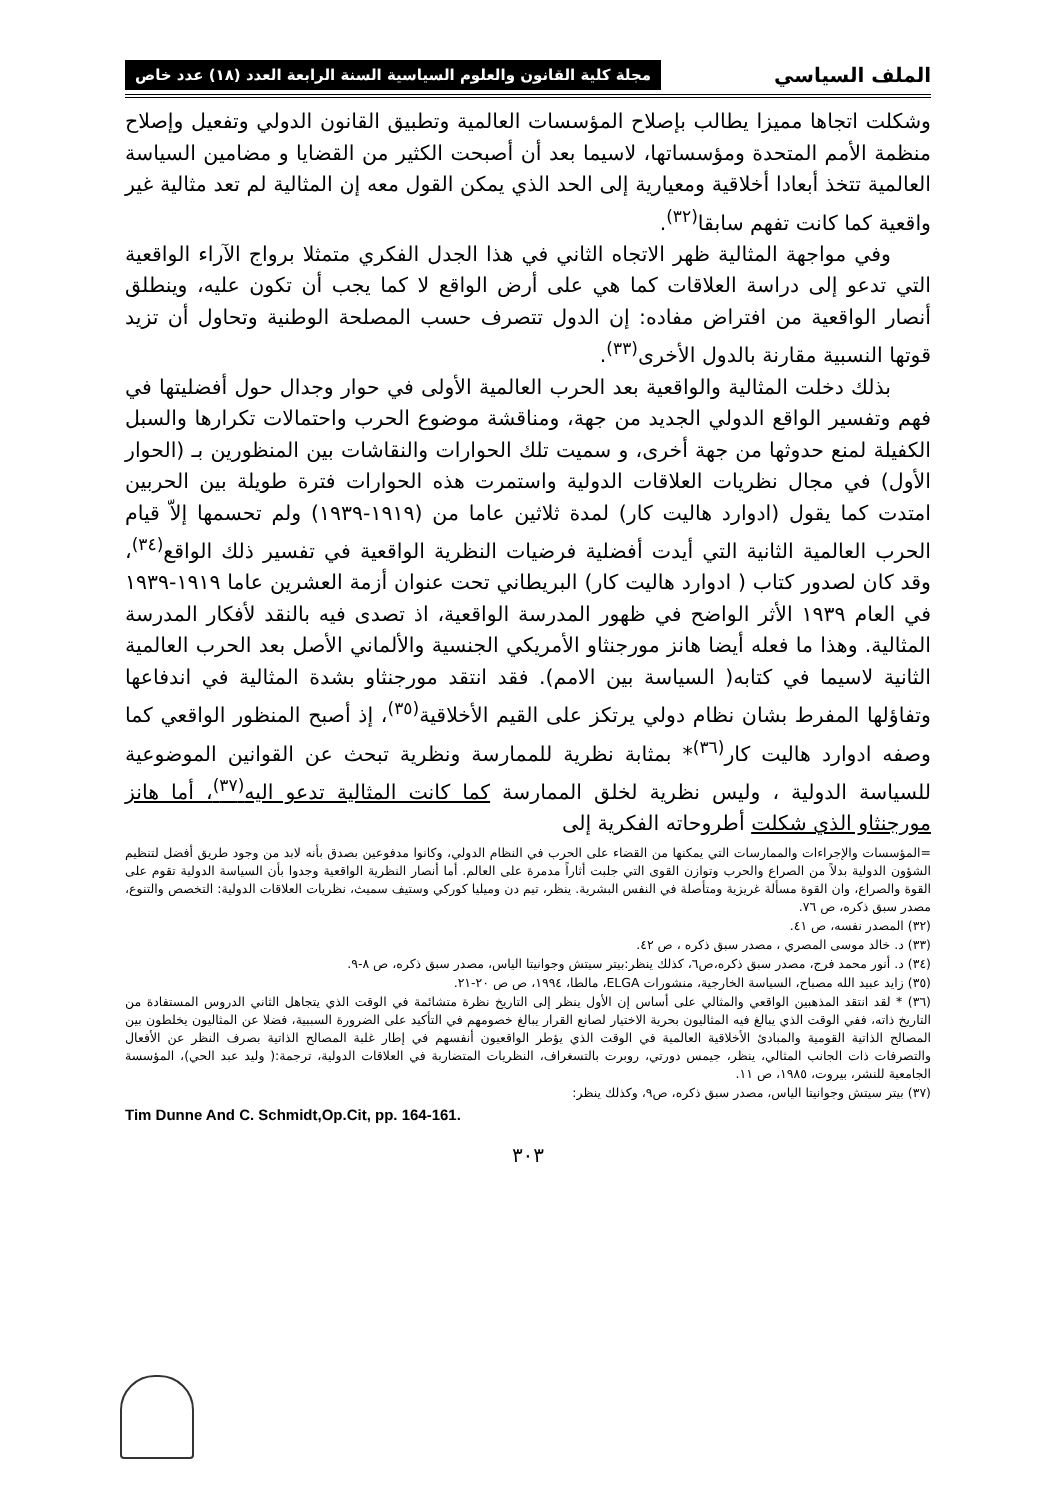الملف السياسي مجلة كلية القانون والعلوم السياسية السنة الرابعة العدد (١٨) عدد خاص
وشكلت اتجاها مميزا يطالب بإصلاح المؤسسات العالمية وتطبيق القانون الدولي وتفعيل وإصلاح منظمة الأمم المتحدة ومؤسساتها، لاسيما بعد أن أصبحت الكثير من القضايا و مضامين السياسة العالمية تتخذ أبعادا أخلاقية ومعيارية إلى الحد الذي يمكن القول معه إن المثالية لم تعد مثالية غير واقعية كما كانت تفهم سابقا<sup>(٣٢)</sup>.
وفي مواجهة المثالية ظهر الاتجاه الثاني في هذا الجدل الفكري متمثلا برواج الآراء الواقعية التي تدعو إلى دراسة العلاقات كما هي على أرض الواقع لا كما يجب أن تكون عليه، وينطلق أنصار الواقعية من افتراض مفاده: إن الدول تتصرف حسب المصلحة الوطنية وتحاول أن تزيد قوتها النسبية مقارنة بالدول الأخرى<sup>(٣٣)</sup>.
بذلك دخلت المثالية والواقعية بعد الحرب العالمية الأولى في حوار وجدال حول أفضليتها في فهم وتفسير الواقع الدولي الجديد من جهة، ومناقشة موضوع الحرب واحتمالات تكرارها والسبل الكفيلة لمنع حدوثها من جهة أخرى، و سميت تلك الحوارات والنقاشات بين المنظورين بـ (الحوار الأول) في مجال نظريات العلاقات الدولية واستمرت هذه الحوارات فترة طويلة بين الحربين امتدت كما يقول (ادوارد هاليت كار) لمدة ثلاثين عاما من (١٩١٩-١٩٣٩) ولم تحسمها إلاّ قيام الحرب العالمية الثانية التي أيدت أفضلية فرضيات النظرية الواقعية في تفسير ذلك الواقع<sup>(٣٤)</sup>، وقد كان لصدور كتاب ( ادوارد هاليت كار) البريطاني تحت عنوان أزمة العشرين عاما ١٩١٩-١٩٣٩ في العام ١٩٣٩ الأثر الواضح في ظهور المدرسة الواقعية، اذ تصدى فيه بالنقد لأفكار المدرسة المثالية. وهذا ما فعله أيضا هانز مورجنثاو الأمريكي الجنسية والألماني الأصل بعد الحرب العالمية الثانية لاسيما في كتابه( السياسة بين الامم). فقد انتقد مورجنثاو بشدة المثالية في اندفاعها وتفاؤلها المفرط بشان نظام دولي يرتكز على القيم الأخلاقية<sup>(٣٥)</sup>، إذ أصبح المنظور الواقعي كما وصفه ادوارد هاليت كار<sup>(٣٦)</sup>* بمثابة نظرية للممارسة ونظرية تبحث عن القوانين الموضوعية للسياسة الدولية ، وليس نظرية لخلق الممارسة كما كانت المثالية تدعو اليه<sup>(٣٧)</sup>، أما هانز مورجنثاو الذي شكلت أطروحاته الفكرية إلى
=المؤسسات والإجراءات والممارسات التي يمكنها من القضاء على الحرب في النظام الدولي، وكانوا مدفوعين بصدق بأنه لابد من وجود طريق أفضل لتنظيم الشؤون الدولية بدلاً من الصراع والحرب وتوازن القوى التي جلبت أثاراً مدمرة على العالم. أما أنصار النظرية الواقعية وجدوا بأن السياسة الدولية تقوم على القوة والصراع، وان القوة مسألة غريزية ومتأصلة في النفس البشرية. ينظر، تيم دن وميليا كوركي وستيف سميث، نظريات العلاقات الدولية: التخصص والتنوع، مصدر سبق ذكره، ص ٧٦.
(٣٢) المصدر نفسه، ص ٤١.
(٣٣) د. خالد موسى المصري ، مصدر سبق ذكره ، ص ٤٢.
(٣٤) د. أنور محمد فرج، مصدر سبق ذكره،ص٦، كذلك ينظر:بيتر سيتش وجوانيتا الياس، مصدر سبق ذكره، ص ٨-٩.
(٣٥) زايد عبيد الله مصباح، السياسة الخارجية، منشورات ELGA، مالطا، ١٩٩٤، ص ص ٢٠-٢١.
(٣٦) * لقد انتقد المذهبين الواقعي والمثالي على أساس إن الأول ينظر إلى التاريخ نظرة متشائمة في الوقت الذي يتجاهل الثاني الدروس المستفادة من التاريخ ذاته، ففي الوقت الذي يبالغ فيه المثاليون بحرية الاختيار لصانع القرار يبالغ خصومهم في التأكيد على الضرورة السببية، فضلا عن المثاليون يخلطون بين المصالح الذاتية القومية والمبادئ الأخلاقية العالمية في الوقت الذي يؤطر الواقعيون أنفسهم في إطار غلبة المصالح الذاتية بصرف النظر عن الأفعال والتصرفات ذات الجانب المثالي، ينظر، جيمس دورتي، روبرت بالتسغراف، النظريات المتضاربة في العلاقات الدولية، ترجمة:( وليد عبد الحي)، المؤسسة الجامعية للنشر، بيروت، ١٩٨٥، ص ١١.
(٣٧) بيتر سيتش وجوانيتا الياس، مصدر سبق ذكره، ص٩، وكذلك ينظر:
Tim Dunne And C. Schmidt,Op.Cit, pp. 164-161.
٣٠٣